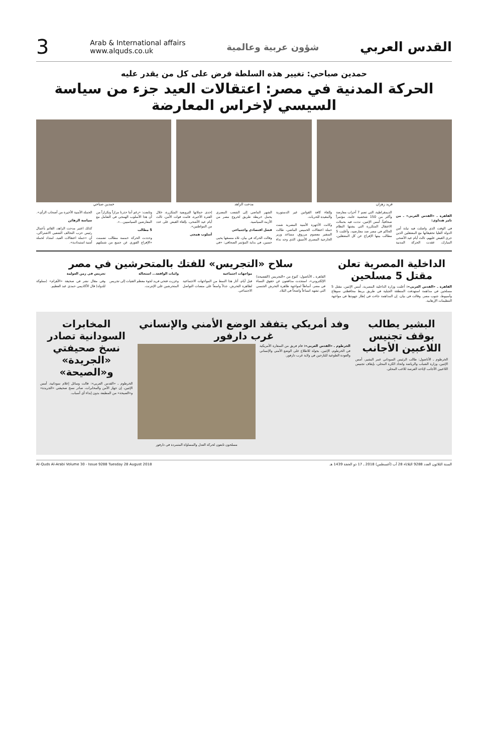3 Arab & International affairs
www.alquds.co.uk شؤون عربية وعالمية القدس العربي
حمدين صباحي: تغيير هذه السلطة فرض على كل من يقدر عليه
الحركة المدنية في مصر: اعتقالات العيد جزء من سياسة السيسي لإخراس المعارضة
فريد زهران مدحت الزاهد حمدين صباحي
القاهرة ـ «القدس العربي» ـ من تامر هنداوي:
في الوقت الذي واصلت فيه نيابة أمن الدولة العليا تحقيقاتها مع المعتقلين الذين جرى القبض عليهم، ثالث أيام عيد الأضحى المبارك، عقدت الحركة المدنية الديمقراطية، التي تضم 7 أحزاب معارضة وأكثر من 150 شخصية عامة، مؤتمراً صحافياً، أمس الإثنين، نددت فيه بحملات الاعتقال المتكررة التي يشنها النظام الحاكم في مصر ضد معارضيه، وأعلنت 5 مطالب بينها الإفراج عن كل المعتقلين، وإلغاء كافة القوانين غير الدستورية والمقيدة للحريات.
وكانت الأجهزة الأمنية المصرية شنت حملة اعتقالات الخميس الماضي، طالت السفير معصوم مرزوق، مساعد وزير الخارجية المصري الأسبق، الذي وجه نداء الشهر الماضي إلى الشعب المصري يحمل خريطة طريق لخروج مصر من الأزمة السياسية.
فشل اقتصادي واجتماعي
وقالت الحركة في بيان، تلاه منسقها يحيى حسين، في بداية المؤتمر الصحافي: «في إحدى حملاتها الترويعية المتكررة، خلال الفترة الأخيرة، قامت قوات الأمن، ثالث أيام عيد الأضحى، بإلقاء القبض على عدد من المواطنين».
أسلوب همجي
وتابعت: «رغم أننا حذرنا مراراً وتكراراً من أن هذا الأسلوب الهمجي في التعامل مع المعارضين السياسيين...».
5 مطالب
وحددت الحركة خمسة مطالب تضمنت «الإفراج الفوري عن جميع من شملتهم الحملة الأمنية الأخيرة من أصحاب الرأي».
سياسة الرهائن
كذلك اعتبر مدحت الزاهد، القائم بأعمال رئيس حزب التحالف الشعبي الاشتراكي، أن «حملة اعتقالات العيد، امتداد لحملة أمنية استبدادية».
الداخلية المصرية تعلن مقتل 5 مسلحين
القاهرة ـ «القدس العربي»: أعلنت وزارة الداخلية المصرية، أمس الإثنين، مقتل 5 مسلحين في مداهمة استهدفت المنطقة الجبلية في طريق يربط محافظتي سوهاج وأسيوط، جنوب مصر. وقالت في بيان، إن المداهمة جاءت في إطار جهودها في مواجهة التنظيمات الإرهابية.
سلاح «التجريس» للفتك بالمتحرشين في مصر
القاهرة ـ الأناضول: كنوع من «التجريس (الفضيحة) الإلكتروني»، استجدت مدافعون عن حقوق النساء في مصر، أنماطاً لمواجهة ظاهرة التحرش الجنسي التي تشهد اتساعاً واضحاً في البلاد.
مواجهات اجتماعية
قبل أيام، أثار هذا النمط من المواجهات الاجتماعية لظاهرة التحرش، جدلاً واسعاً على منصات التواصل الاجتماعي.
وائبات الواقعة... استحالة
وعززت فتحي فريد لجوء معظم الفتيات إلى تجريس المتحرشين على الإنترنت.
تجريس في زمن العولمة
وفي مقال نشر في صحيفة «الأهرام» (مملوكة للدولة) قال الأكاديمي حمدي عبد العظيم.
البشير يطالب بوقف تجنيس اللاعبين الأجانب
الخرطوم ـ الأناضول: طالب الرئيس السوداني عمر البشير، أمس الإثنين، وزارة الشباب والرياضة واتحاد الكرة المحلي، بإيقاف تجنيس اللاعبين الأجانب لإتاحة الفرصة للاعب المحلي.
وفد أمريكي يتفقد الوضع الأمني والإنساني غرب دارفور
الخرطوم ـ «القدس العربي»: قام فريق من السفارة الأمريكية في الخرطوم، الإثنين، بجولة للاطلاع على الوضع الأمني والإنساني والعودة الطوعية للنازحين في ولاية غرب دارفور.
مسلحون تابعون لحركة العدل والمساواة المتمردة في دارفور
المخابرات السودانية تصادر نسخ صحيفتي «الجريدة» و«الصيحة»
الخرطوم ـ «القدس العربي»: قالت وسائل إعلام سودانية، أمس الإثنين، إن جهاز الأمن والمخابرات، صادر نسخ صحيفتي «الجريدة» و«الصيحة» من المطبعة بدون إبداء أي أسباب.
السنة الثلاثون العدد 9288 الثلاثاء 28 آب (أغسطس) 2018 ـ 17 ذو الحجة 1439 هـ Al-Quds Al-Arabi Volume 30 - Issue 9288 Tuesday 28 August 2018